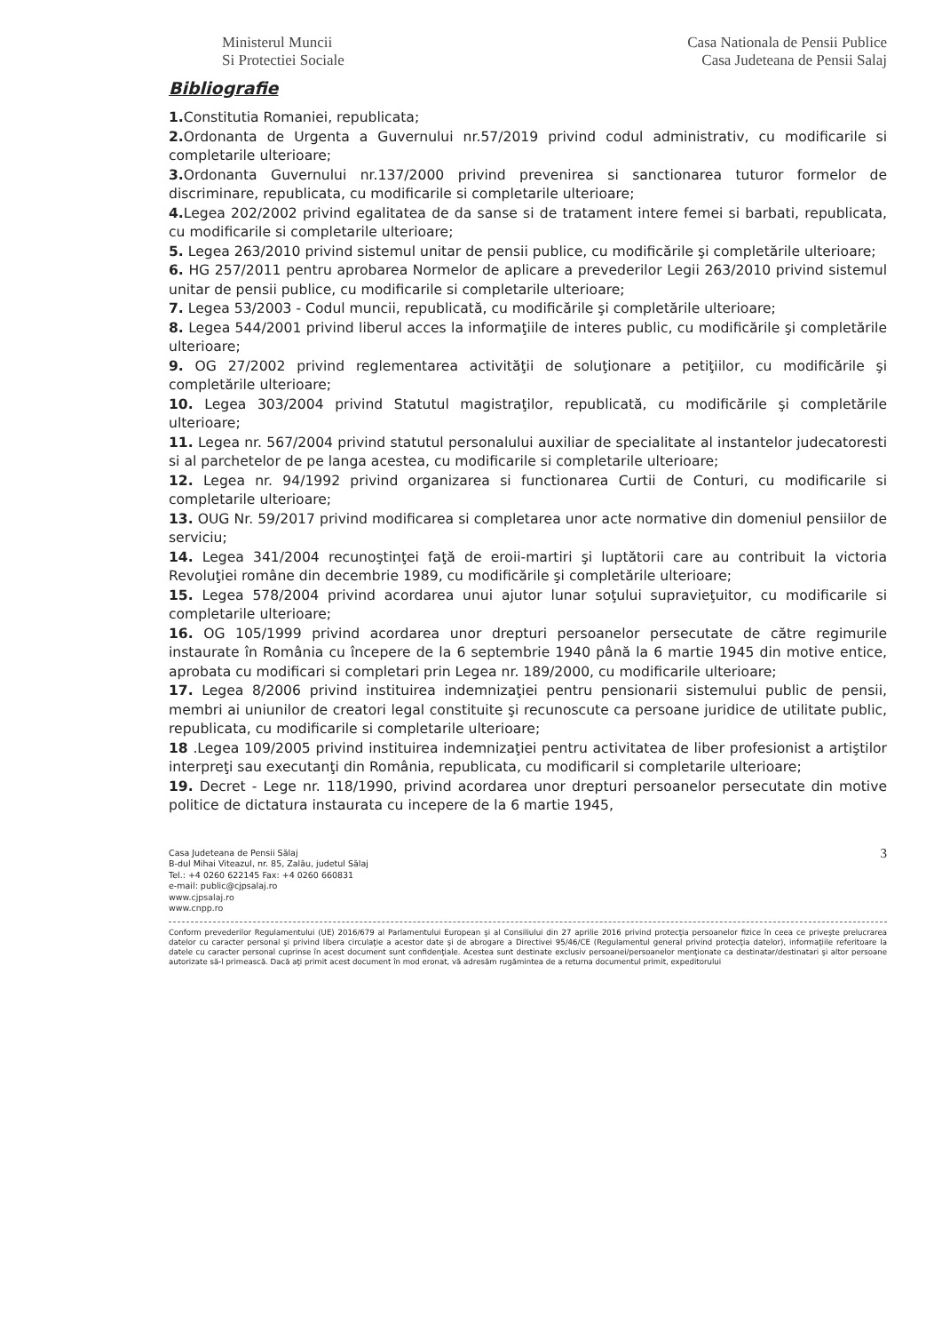Ministerul Muncii
Si Protectiei Sociale
Casa Nationala de Pensii Publice
Casa Judeteana de Pensii Salaj
Bibliografie
1. Constitutia Romaniei, republicata;
2. Ordonanta de Urgenta a Guvernului nr.57/2019 privind codul administrativ, cu modificarile si completarile ulterioare;
3. Ordonanta Guvernului nr.137/2000 privind prevenirea si sanctionarea tuturor formelor de discriminare, republicata, cu modificarile si completarile ulterioare;
4. Legea 202/2002 privind egalitatea de da sanse si de tratament intere femei si barbati, republicata, cu modificarile si completarile ulterioare;
5. Legea 263/2010 privind sistemul unitar de pensii publice, cu modificările şi completările ulterioare;
6. HG 257/2011 pentru aprobarea Normelor de aplicare a prevederilor Legii 263/2010 privind sistemul unitar de pensii publice, cu modificarile si completarile ulterioare;
7. Legea 53/2003 - Codul muncii, republicată, cu modificările şi completările ulterioare;
8. Legea 544/2001 privind liberul acces la informaţiile de interes public, cu modificările şi completările ulterioare;
9. OG 27/2002 privind reglementarea activităţii de soluţionare a petiţiilor, cu modificările şi completările ulterioare;
10. Legea 303/2004 privind Statutul magistraţilor, republicată, cu modificările şi completările ulterioare;
11. Legea nr. 567/2004 privind statutul personalului auxiliar de specialitate al instantelor judecatoresti si al parchetelor de pe langa acestea, cu modificarile si completarile ulterioare;
12. Legea nr. 94/1992 privind organizarea si functionarea Curtii de Conturi, cu modificarile si completarile ulterioare;
13. OUG Nr. 59/2017 privind modificarea si completarea unor acte normative din domeniul pensiilor de serviciu;
14. Legea 341/2004 recunoştinţei faţă de eroii-martiri şi luptătorii care au contribuit la victoria Revoluţiei române din decembrie 1989, cu modificările şi completările ulterioare;
15. Legea 578/2004 privind acordarea unui ajutor lunar soţului supravieţuitor, cu modificarile si completarile ulterioare;
16. OG 105/1999 privind acordarea unor drepturi persoanelor persecutate de către regimurile instaurate în România cu începere de la 6 septembrie 1940 până la 6 martie 1945 din motive entice, aprobata cu modificari si completari prin Legea nr. 189/2000, cu modificarile ulterioare;
17. Legea 8/2006 privind instituirea indemnizaţiei pentru pensionarii sistemului public de pensii, membri ai uniunilor de creatori legal constituite şi recunoscute ca persoane juridice de utilitate public, republicata, cu modificarile si completarile ulterioare;
18 .Legea 109/2005 privind instituirea indemnizaţiei pentru activitatea de liber profesionist a artiştilor interpreţi sau executanţi din România, republicata, cu modificaril si completarile ulterioare;
19. Decret - Lege nr. 118/1990, privind acordarea unor drepturi persoanelor persecutate din motive politice de dictatura instaurata cu incepere de la 6 martie 1945,
Casa Judeteana de Pensii Sălaj
B-dul Mihai Viteazul, nr. 85, Zalău, judetul Sălaj
Tel.: +4 0260 622145 Fax: +4 0260 660831
e-mail: public@cjpsalaj.ro
www.cjpsalaj.ro
www.cnpp.ro
3
Conform prevederilor Regulamentului (UE) 2016/679 al Parlamentului European şi al Consiliului din 27 aprilie 2016 privind protecţia persoanelor fizice în ceea ce priveşte prelucrarea datelor cu caracter personal şi privind libera circulaţie a acestor date şi de abrogare a Directivei 95/46/CE (Regulamentul general privind protecţia datelor), informaţiile referitoare la datele cu caracter personal cuprinse în acest document sunt confidenţiale. Acestea sunt destinate exclusiv persoanei/persoanelor menţionate ca destinatar/destinatari şi altor persoane autorizate să-l primească. Dacă aţi primit acest document în mod eronat, vă adresăm rugămintea de a returna documentul primit, expeditorului